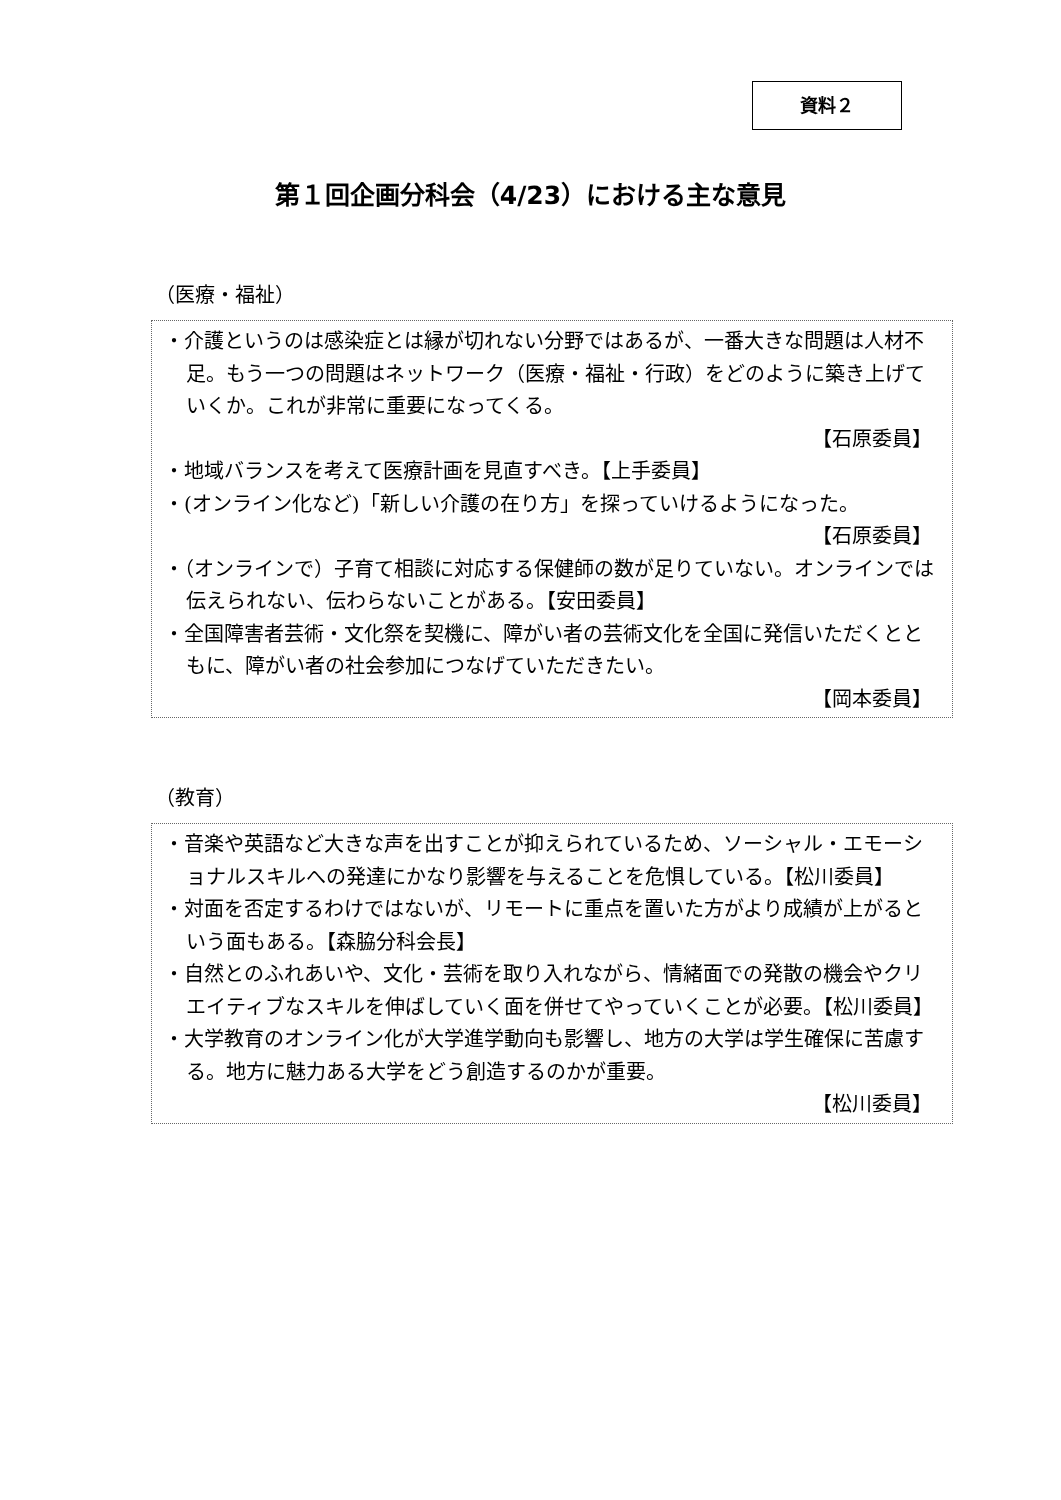資料２
第１回企画分科会（4/23）における主な意見
（医療・福祉）
・介護というのは感染症とは縁が切れない分野ではあるが、一番大きな問題は人材不足。もう一つの問題はネットワーク（医療・福祉・行政）をどのように築き上げていくか。これが非常に重要になってくる。
【石原委員】
・地域バランスを考えて医療計画を見直すべき。【上手委員】
・(オンライン化など)「新しい介護の在り方」を探っていけるようになった。
【石原委員】
・（オンラインで）子育て相談に対応する保健師の数が足りていない。オンラインでは伝えられない、伝わらないことがある。【安田委員】
・全国障害者芸術・文化祭を契機に、障がい者の芸術文化を全国に発信いただくとともに、障がい者の社会参加につなげていただきたい。
【岡本委員】
（教育）
・音楽や英語など大きな声を出すことが抑えられているため、ソーシャル・エモーショナルスキルへの発達にかなり影響を与えることを危惧している。【松川委員】
・対面を否定するわけではないが、リモートに重点を置いた方がより成績が上がるという面もある。【森脇分科会長】
・自然とのふれあいや、文化・芸術を取り入れながら、情緒面での発散の機会やクリエイティブなスキルを伸ばしていく面を併せてやっていくことが必要。【松川委員】
・大学教育のオンライン化が大学進学動向も影響し、地方の大学は学生確保に苦慮する。地方に魅力ある大学をどう創造するのかが重要。
【松川委員】